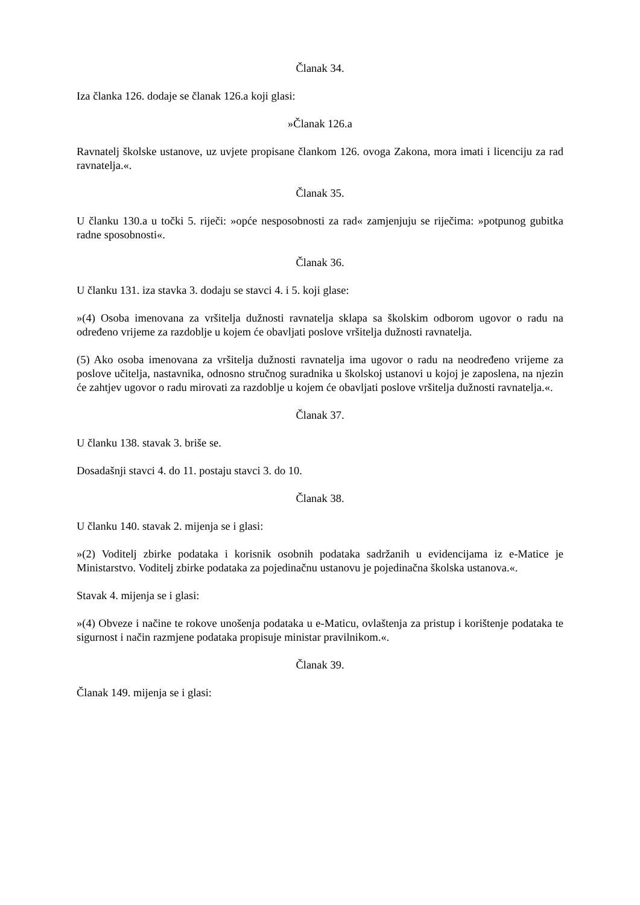Članak 34.
Iza članka 126. dodaje se članak 126.a koji glasi:
»Članak 126.a
Ravnatelj školske ustanove, uz uvjete propisane člankom 126. ovoga Zakona, mora imati i licenciju za rad ravnatelja.«.
Članak 35.
U članku 130.a u točki 5. riječi: »opće nesposobnosti za rad« zamjenjuju se riječima: »potpunog gubitka radne sposobnosti«.
Članak 36.
U članku 131. iza stavka 3. dodaju se stavci 4. i 5. koji glase:
»(4) Osoba imenovana za vršitelja dužnosti ravnatelja sklapa sa školskim odborom ugovor o radu na određeno vrijeme za razdoblje u kojem će obavljati poslove vršitelja dužnosti ravnatelja.
(5) Ako osoba imenovana za vršitelja dužnosti ravnatelja ima ugovor o radu na neodređeno vrijeme za poslove učitelja, nastavnika, odnosno stručnog suradnika u školskoj ustanovi u kojoj je zaposlena, na njezin će zahtjev ugovor o radu mirovati za razdoblje u kojem će obavljati poslove vršitelja dužnosti ravnatelja.«.
Članak 37.
U članku 138. stavak 3. briše se.
Dosadašnji stavci 4. do 11. postaju stavci 3. do 10.
Članak 38.
U članku 140. stavak 2. mijenja se i glasi:
»(2) Voditelj zbirke podataka i korisnik osobnih podataka sadržanih u evidencijama iz e-Matice je Ministarstvo. Voditelj zbirke podataka za pojedinačnu ustanovu je pojedinačna školska ustanova.«.
Stavak 4. mijenja se i glasi:
»(4) Obveze i načine te rokove unošenja podataka u e-Maticu, ovlaštenja za pristup i korištenje podataka te sigurnost i način razmjene podataka propisuje ministar pravilnikom.«.
Članak 39.
Članak 149. mijenja se i glasi: